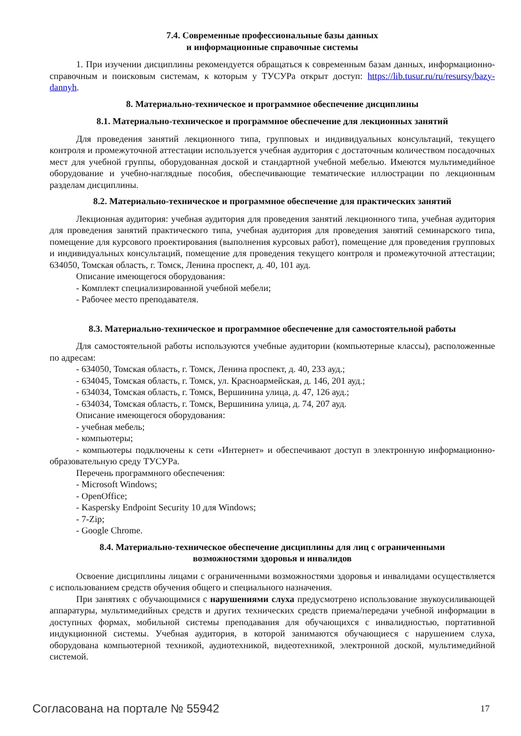7.4. Современные профессиональные базы данных
и информационные справочные системы
1. При изучении дисциплины рекомендуется обращаться к современным базам данных, информационно-справочным и поисковым системам, к которым у ТУСУРа открыт доступ: https://lib.tusur.ru/ru/resursy/bazy-dannyh.
8. Материально-техническое и программное обеспечение дисциплины
8.1. Материально-техническое и программное обеспечение для лекционных занятий
Для проведения занятий лекционного типа, групповых и индивидуальных консультаций, текущего контроля и промежуточной аттестации используется учебная аудитория с достаточным количеством посадочных мест для учебной группы, оборудованная доской и стандартной учебной мебелью. Имеются мультимедийное оборудование и учебно-наглядные пособия, обеспечивающие тематические иллюстрации по лекционным разделам дисциплины.
8.2. Материально-техническое и программное обеспечение для практических занятий
Лекционная аудитория: учебная аудитория для проведения занятий лекционного типа, учебная аудитория для проведения занятий практического типа, учебная аудитория для проведения занятий семинарского типа, помещение для курсового проектирования (выполнения курсовых работ), помещение для проведения групповых и индивидуальных консультаций, помещение для проведения текущего контроля и промежуточной аттестации; 634050, Томская область, г. Томск, Ленина проспект, д. 40, 101 ауд.
Описание имеющегося оборудования:
- Комплект специализированной учебной мебели;
- Рабочее место преподавателя.
8.3. Материально-техническое и программное обеспечение для самостоятельной работы
Для самостоятельной работы используются учебные аудитории (компьютерные классы), расположенные по адресам:
- 634050, Томская область, г. Томск, Ленина проспект, д. 40, 233 ауд.;
- 634045, Томская область, г. Томск, ул. Красноармейская, д. 146, 201 ауд.;
- 634034, Томская область, г. Томск, Вершинина улица, д. 47, 126 ауд.;
- 634034, Томская область, г. Томск, Вершинина улица, д. 74, 207 ауд.
Описание имеющегося оборудования:
- учебная мебель;
- компьютеры;
- компьютеры подключены к сети «Интернет» и обеспечивают доступ в электронную информационно-образовательную среду ТУСУРа.
Перечень программного обеспечения:
- Microsoft Windows;
- OpenOffice;
- Kaspersky Endpoint Security 10 для Windows;
- 7-Zip;
- Google Chrome.
8.4. Материально-техническое обеспечение дисциплины для лиц с ограниченными
возможностями здоровья и инвалидов
Освоение дисциплины лицами с ограниченными возможностями здоровья и инвалидами осуществляется с использованием средств обучения общего и специального назначения.
При занятиях с обучающимися с нарушениями слуха предусмотрено использование звукоусиливающей аппаратуры, мультимедийных средств и других технических средств приема/передачи учебной информации в доступных формах, мобильной системы преподавания для обучающихся с инвалидностью, портативной индукционной системы. Учебная аудитория, в которой занимаются обучающиеся с нарушением слуха, оборудована компьютерной техникой, аудиотехникой, видеотехникой, электронной доской, мультимедийной системой.
Согласована на портале № 55942 17